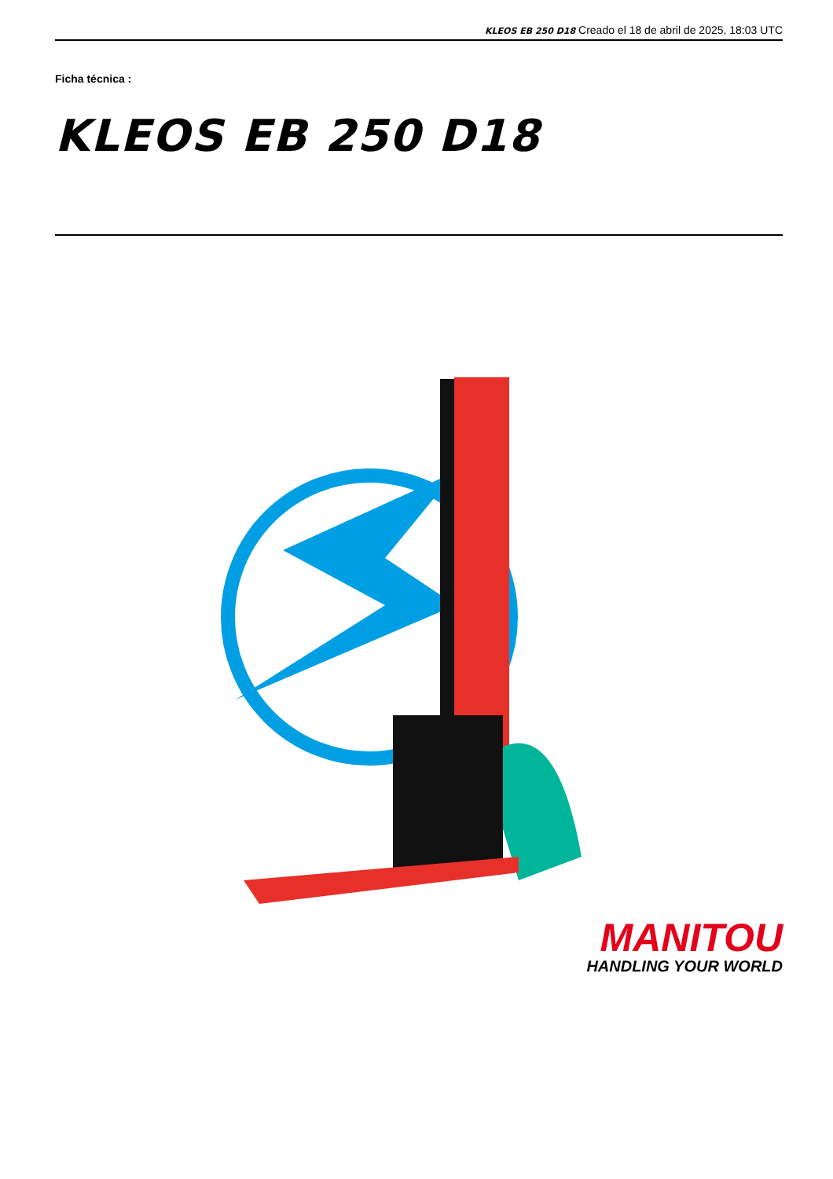KLEOS EB 250 D18 Creado el 18 de abril de 2025, 18:03 UTC
Ficha técnica :
KLEOS EB 250 D18
MANITOU
HANDLING YOUR WORLD